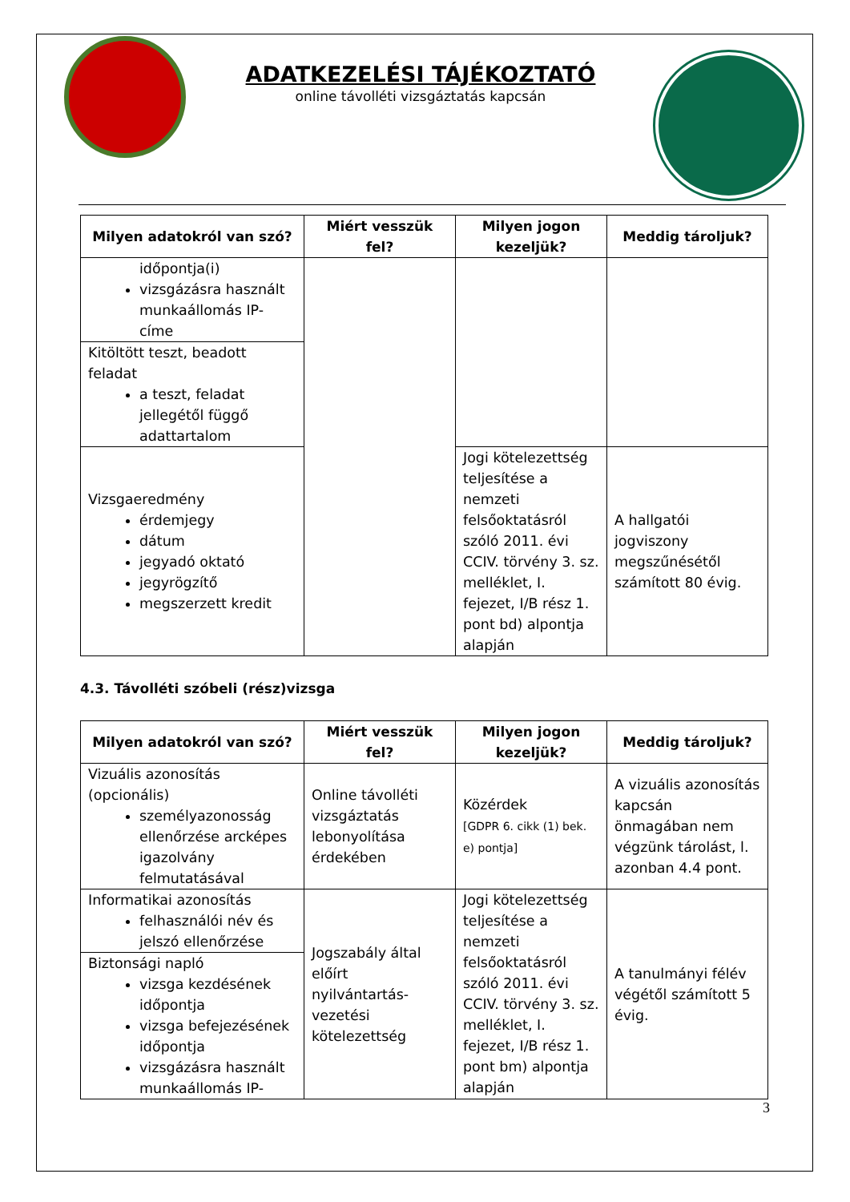ADATKEZELÉSI TÁJÉKOZTATÓ
online távolléti vizsgáztatás kapcsán
| Milyen adatokról van szó? | Miért vesszük fel? | Milyen jogon kezeljük? | Meddig tároljuk? |
| --- | --- | --- | --- |
| időpontja(i) vizsgázásra használt munkaállomás IP-címe | | | |
| Kitöltött teszt, beadott feladat a teszt, feladat jellegétől függő adattartalom | | | |
| Vizsgaeredmény érdemjegy dátum jegyadó oktató jegyrögzítő megszerzett kredit | | Jogi kötelezettség teljesítése a nemzeti felsőoktatásról szóló 2011. évi CCIV. törvény 3. sz. melléklet, I. fejezet, I/B rész 1. pont bd) alpontja alapján | A hallgatói jogviszony megszűnésétől számított 80 évig. |
4.3. Távolléti szóbeli (rész)vizsga
| Milyen adatokról van szó? | Miért vesszük fel? | Milyen jogon kezeljük? | Meddig tároljuk? |
| --- | --- | --- | --- |
| Vizuális azonosítás (opcionális) személyazonosság ellenőrzése arcképes igazolvány felmutatásával | Online távolléti vizsgáztatás lebonyolítása érdekében | Közérdek [GDPR 6. cikk (1) bek. e) pontja] | A vizuális azonosítás kapcsán önmagában nem végzünk tárolást, l. azonban 4.4 pont. |
| Informatikai azonosítás felhasználói név és jelszó ellenőrzése | Jogszabály által előírt nyilvántartás-vezetési kötelezettség | Jogi kötelezettség teljesítése a nemzeti felsőoktatásról szóló 2011. évi CCIV. törvény 3. sz. melléklet, I. fejezet, I/B rész 1. pont bm) alpontja alapján | A tanulmányi félév végétől számított 5 évig. |
| Biztonsági napló vizsga kezdésének időpontja vizsga befejezésének időpontja vizsgázásra használt munkaállomás IP- | | | |
3